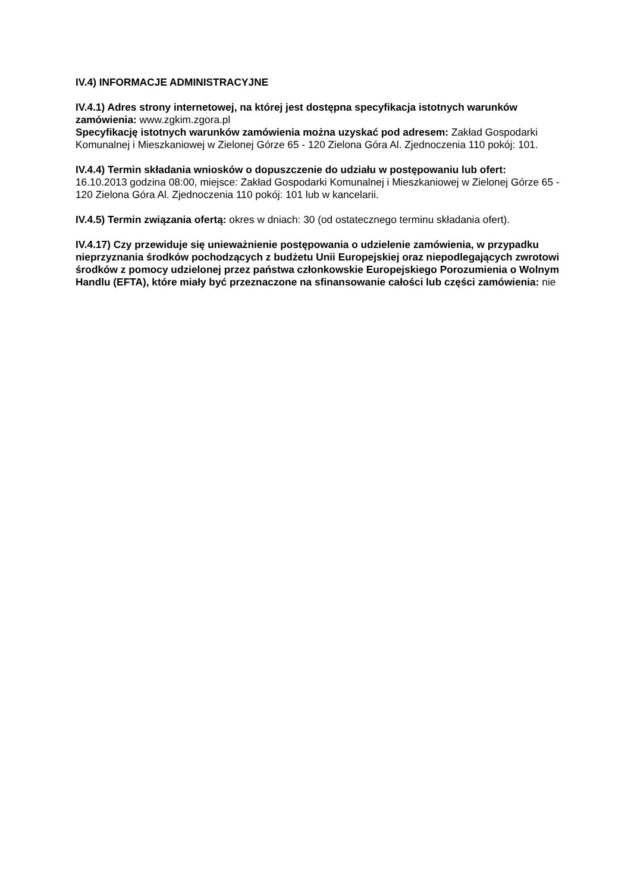IV.4) INFORMACJE ADMINISTRACYJNE
IV.4.1) Adres strony internetowej, na której jest dostępna specyfikacja istotnych warunków zamówienia: www.zgkim.zgora.pl
Specyfikację istotnych warunków zamówienia można uzyskać pod adresem: Zakład Gospodarki Komunalnej i Mieszkaniowej w Zielonej Górze 65 - 120 Zielona Góra Al. Zjednoczenia 110 pokój: 101.
IV.4.4) Termin składania wniosków o dopuszczenie do udziału w postępowaniu lub ofert: 16.10.2013 godzina 08:00, miejsce: Zakład Gospodarki Komunalnej i Mieszkaniowej w Zielonej Górze 65 - 120 Zielona Góra Al. Zjednoczenia 110 pokój: 101 lub w kancelarii.
IV.4.5) Termin związania ofertą: okres w dniach: 30 (od ostatecznego terminu składania ofert).
IV.4.17) Czy przewiduje się unieważnienie postępowania o udzielenie zamówienia, w przypadku nieprzyznania środków pochodzących z budżetu Unii Europejskiej oraz niepodlegających zwrotowi środków z pomocy udzielonej przez państwa członkowskie Europejskiego Porozumienia o Wolnym Handlu (EFTA), które miały być przeznaczone na sfinansowanie całości lub części zamówienia: nie